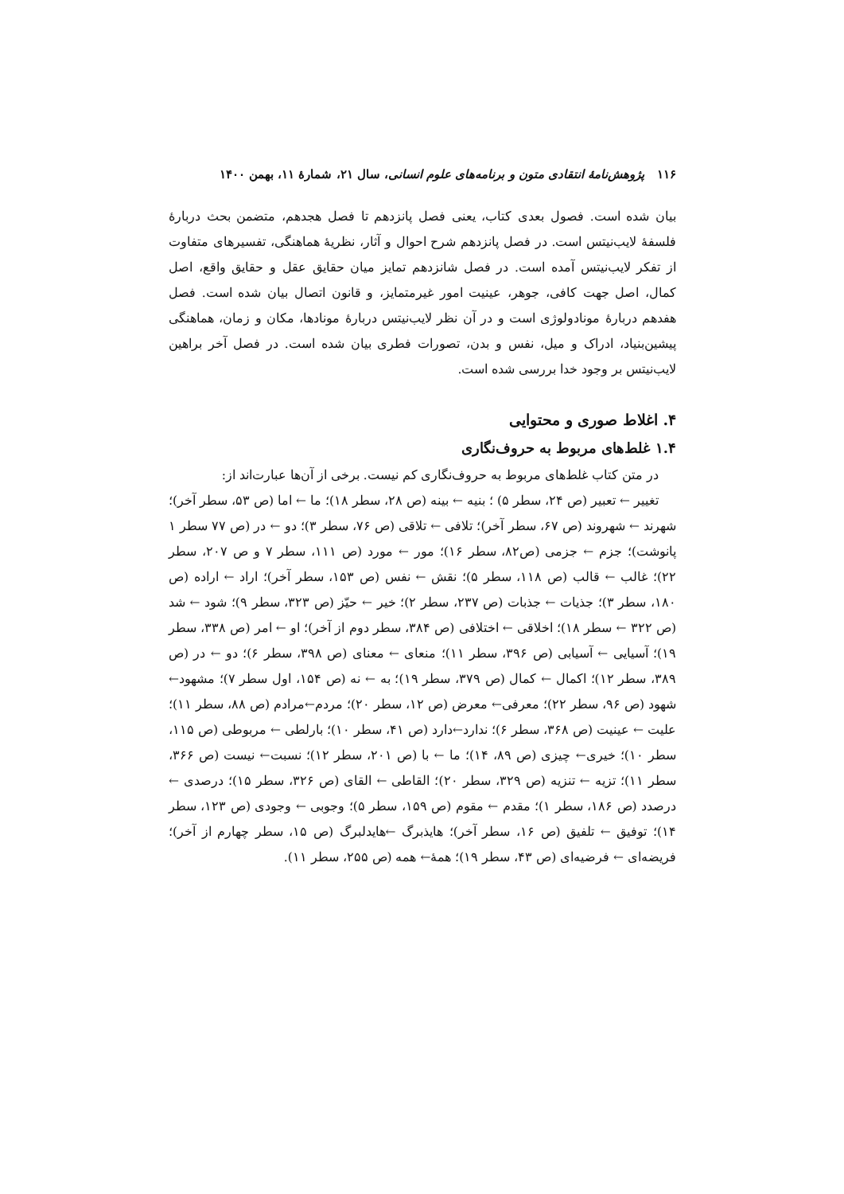۱۱۶ پژوهش‌نامهٔ انتقادی متون و برنامه‌های علوم انسانی، سال ۲۱، شمارهٔ ۱۱، بهمن ۱۴۰۰
بیان شده است. فصول بعدی کتاب، یعنی فصل پانزدهم تا فصل هجدهم، متضمن بحث دربارهٔ فلسفهٔ لایب‌نیتس است. در فصل پانزدهم شرح احوال و آثار، نظریهٔ هماهنگی، تفسیرهای متفاوت از تفکر لایب‌نیتس آمده است. در فصل شانزدهم تمایز میان حقایق عقل و حقایق واقع، اصل کمال، اصل جهت کافی، جوهر، عینیت امور غیرمتمایز، و قانون اتصال بیان شده است. فصل هفدهم دربارهٔ مونادولوژی است و در آن نظر لایب‌نیتس دربارهٔ مونادها، مکان و زمان، هماهنگی پیشین‌بنیاد، ادراک و میل، نفس و بدن، تصورات فطری بیان شده است. در فصل آخر براهین لایب‌نیتس بر وجود خدا بررسی شده است.
۴. اغلاط صوری و محتوایی
۱.۴ غلط‌های مربوط به حروف‌نگاری
در متن کتاب غلط‌های مربوط به حروف‌نگاری کم نیست. برخی از آن‌ها عبارت‌اند از:
تغییر ← تعبیر (ص ۲۴، سطر ۵) ؛ بنیه ← بینه (ص ۲۸، سطر ۱۸)؛ ما ← اما (ص ۵۳، سطر آخر)؛ شهرند ← شهروند (ص ۶۷، سطر آخر)؛ تلافی ← تلاقی (ص ۷۶، سطر ۳)؛ دو ← در (ص ۷۷ سطر ۱ پانوشت)؛ جزم ← جزمی (ص۸۲، سطر ۱۶)؛ مور ← مورد (ص ۱۱۱، سطر ۷ و ص ۲۰۷، سطر ۲۲)؛ غالب ← قالب (ص ۱۱۸، سطر ۵)؛ نقش ← نفس (ص ۱۵۳، سطر آخر)؛ اراد ← اراده (ص ۱۸۰، سطر ۳)؛ جذیات ← جذبات (ص ۲۳۷، سطر ۲)؛ خیر ← حیّز (ص ۳۲۳، سطر ۹)؛ شود ← شد (ص ۳۲۲ ← سطر ۱۸)؛ اخلاقی ← اختلافی (ص ۳۸۴، سطر دوم از آخر)؛ او ← امر (ص ۳۳۸، سطر ۱۹)؛ آسیایی ← آسیابی (ص ۳۹۶، سطر ۱۱)؛ منعای ← معنای (ص ۳۹۸، سطر ۶)؛ دو ← در (ص ۳۸۹، سطر ۱۲)؛ اکمال ← کمال (ص ۳۷۹، سطر ۱۹)؛ به ← نه (ص ۱۵۴، اول سطر ۷)؛ مشهود← شهود (ص ۹۶، سطر ۲۲)؛ معرفی← معرض (ص ۱۲، سطر ۲۰)؛ مردم←مرادم (ص ۸۸، سطر ۱۱)؛ علیت ← عینیت (ص ۳۶۸، سطر ۶)؛ ندارد←دارد (ص ۴۱، سطر ۱۰)؛ بارلطی ← مربوطی (ص ۱۱۵، سطر ۱۰)؛ خیری← چیزی (ص ۸۹، ۱۴)؛ ما ← با (ص ۲۰۱، سطر ۱۲)؛ نسبت← نیست (ص ۳۶۶، سطر ۱۱)؛ تزیه ← تنزیه (ص ۳۲۹، سطر ۲۰)؛ القاطی ← القای (ص ۳۲۶، سطر ۱۵)؛ درصدی ← درصدد (ص ۱۸۶، سطر ۱)؛ مقدم ← مقوم (ص ۱۵۹، سطر ۵)؛ وجوبی ← وجودی (ص ۱۲۳، سطر ۱۴)؛ توفیق ← تلفیق (ص ۱۶، سطر آخر)؛ هایذبرگ ←هایدلبرگ (ص ۱۵، سطر چهارم از آخر)؛ فریضه‌ای ← فرضیه‌ای (ص ۴۳، سطر ۱۹)؛ همهٔ← همه (ص ۲۵۵، سطر ۱۱).